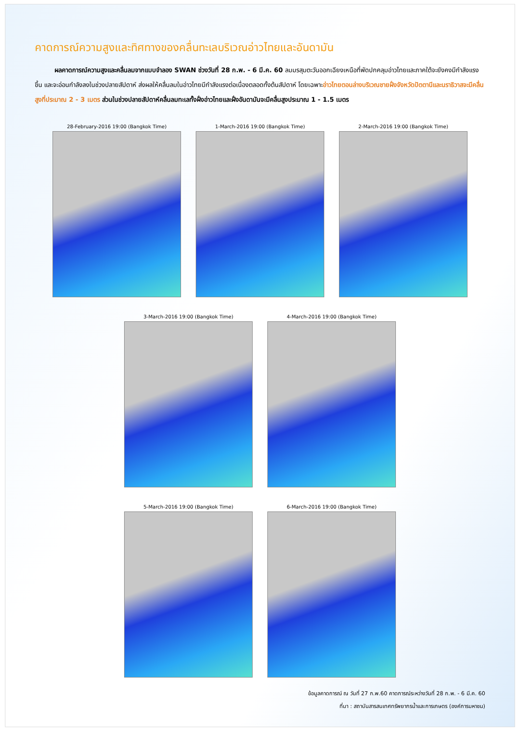คาดการณ์ความสูงและทิศทางของคลื่นทะเลบริเวณอ่าวไทยและอันดามัน
ผลคาดการณ์ความสูงและคลื่นลมจากแบบจำลอง SWAN ช่วงวันที่ 28 ก.พ. - 6 มี.ค. 60 ลมมรสุมตะวันออกเฉียงเหนือที่พัดปกคลุมอ่าวไทยและภาคใต้จะยังคงมีกำลังแรงขึ้น และจะอ่อนกำลังลงในช่วงปลายสัปดาห์ ส่งผลให้คลื่นลมในอ่าวไทยมีกำลังแรงต่อเนื่องตลอดทั้งต้นสัปดาห์ โดยเฉพาะอ่าวไทยตอนล่างบริเวณชายฝั่งจังหวัดปัตตานีและนราธิวาสจะมีคลื่นสูงที่ประมาณ 2 - 3 เมตร ส่วนในช่วงปลายสัปดาห์คลื่นลมทะเลทั้งฝั่งอ่าวไทยและฝั่งอันดามันจะมีคลื่นสูงประมาณ 1 - 1.5 เมตร
28-February-2016 19:00 (Bangkok Time) 1-March-2016 19:00 (Bangkok Time) 2-March-2016 19:00 (Bangkok Time)
3-March-2016 19:00 (Bangkok Time) 4-March-2016 19:00 (Bangkok Time)
5-March-2016 19:00 (Bangkok Time) 6-March-2016 19:00 (Bangkok Time)
ข้อมูลคาดการณ์ ณ วันที่ 27 ก.พ.60 คาดการณ์ระหว่างวันที่ 28 ก.พ. - 6 มี.ค. 60
ที่มา : สถาบันสารสนเทศทรัพยากรน้ำและการเกษตร (องค์การมหาชน)